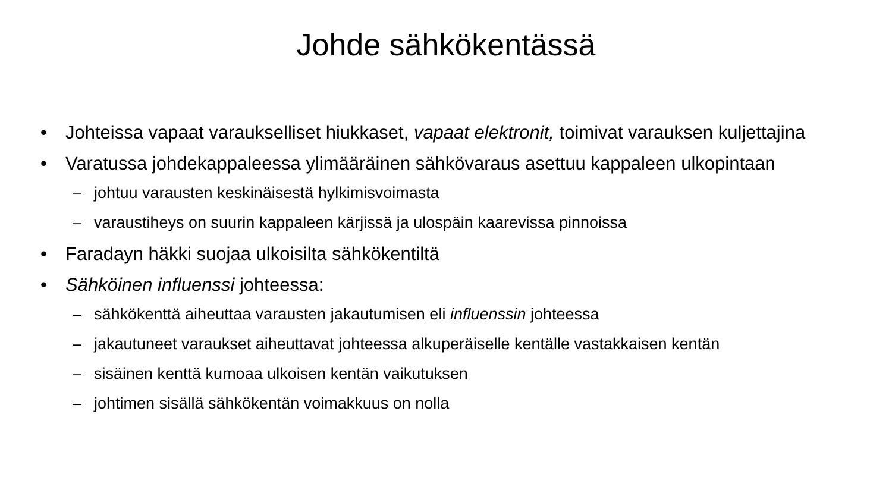Johde sähkökentässä
• Johteissa vapaat varaukselliset hiukkaset, vapaat elektronit, toimivat varauksen kuljettajina
• Varatussa johdekappaleessa ylimääräinen sähkövaraus asettuu kappaleen ulkopintaan
– johtuu varausten keskinäisestä hylkimisvoimasta
– varaustiheys on suurin kappaleen kärjissä ja ulospäin kaarevissa pinnoissa
• Faradayn häkki suojaa ulkoisilta sähkökentiltä
• Sähköinen influenssi johteessa:
– sähkökenttä aiheuttaa varausten jakautumisen eli influenssin johteessa
– jakautuneet varaukset aiheuttavat johteessa alkuperäiselle kentälle vastakkaisen kentän
– sisäinen kenttä kumoaa ulkoisen kentän vaikutuksen
– johtimen sisällä sähkökentän voimakkuus on nolla